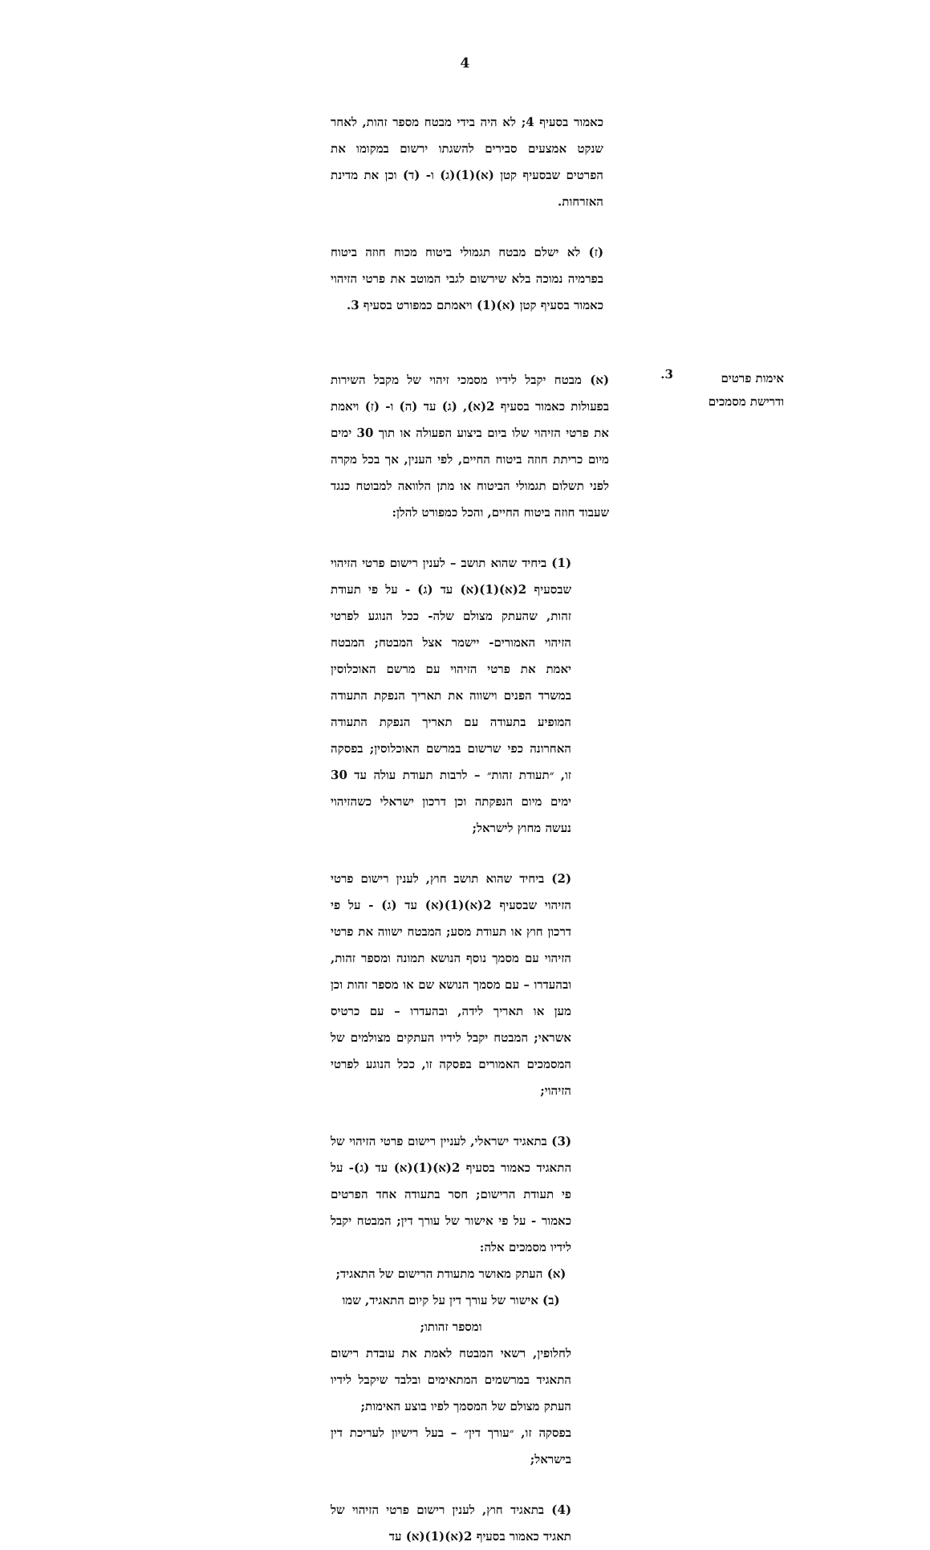4
כאמור בסעיף 4; לא היה בידי מבטח מספר זהות, לאחר שנקט אמצעים סבירים להשגתו ירשום במקומו את הפרטים שבסעיף קטן (א)(1)(ג) ו- (ד) וכן את מדינת האזרחות.
(ז) לא ישלם מבטח תגמולי ביטוח מכוח חוזה ביטוח בפרמיה נמוכה בלא שירשום לגבי המוטב את פרטי הזיהוי כאמור בסעיף קטן (א)(1) ויאמתם כמפורט בסעיף 3.
אימות פרטים
ודרישת מסמכים
3.
(א) מבטח יקבל לידיו מסמכי זיהוי של מקבל השירות בפעולות כאמור בסעיף 2(א), (ג) עד (ה) ו- (ז) ויאמת את פרטי הזיהוי שלו ביום ביצוע הפעולה או תוך 30 ימים מיום כריתת חוזה ביטוח החיים, לפי הענין, אך בכל מקרה לפני תשלום תגמולי הביטוח או מתן הלוואה למבוטח כנגד שעבוד חוזה ביטוח החיים, והכל כמפורט להלן:
(1) ביחיד שהוא תושב – לענין רישום פרטי הזיהוי שבסעיף 2(א)(1)(א) עד (ג) - על פי תעודת זהות, שהעתק מצולם שלה- ככל הנוגע לפרטי הזיהוי האמורים- יישמר אצל המבטח; המבטח יאמת את פרטי הזיהוי עם מרשם האוכלוסין במשרד הפנים וישווה את תאריך הנפקת התעודה המופיע בתעודה עם תאריך הנפקת התעודה האחרונה כפי שרשום במרשם האוכלוסין; בפסקה זו, ״תעודת זהות״ – לרבות תעודת עולה עד 30 ימים מיום הנפקתה וכן דרכון ישראלי כשהזיהוי נעשה מחוץ לישראל;
(2) ביחיד שהוא תושב חוץ, לענין רישום פרטי הזיהוי שבסעיף 2(א)(1)(א) עד (ג) - על פי דרכון חוץ או תעודת מסע; המבטח ישווה את פרטי הזיהוי עם מסמך נוסף הנושא תמונה ומספר זהות, ובהעדרו – עם מסמך הנושא שם או מספר זהות וכן מען או תאריך לידה, ובהעדרו – עם כרטיס אשראי; המבטח יקבל לידיו העתקים מצולמים של המסמכים האמורים בפסקה זו, ככל הנוגע לפרטי הזיהוי;
(3) בתאגיד ישראלי, לעניין רישום פרטי הזיהוי של התאגיד כאמור בסעיף 2(א)(1)(א) עד (ג)- על פי תעודת הרישום; חסר בתעודה אחד הפרטים כאמור - על פי אישור של עורך דין; המבטח יקבל לידיו מסמכים אלה:
(א) העתק מאושר מתעודת הרישום של התאגיד;
(ב) אישור של עורך דין על קיום התאגיד, שמו ומספר זהותו;
לחלופין, רשאי המבטח לאמת את עובדת רישום התאגיד במרשמים המתאימים ובלבד שיקבל לידיו העתק מצולם של המסמך לפיו בוצע האימות;
בפסקה זו, ״עורך דין״ – בעל רישיון לעריכת דין בישראל;
(4) בתאגיד חוץ, לענין רישום פרטי הזיהוי של תאגיד כאמור בסעיף 2(א)(1)(א) עד